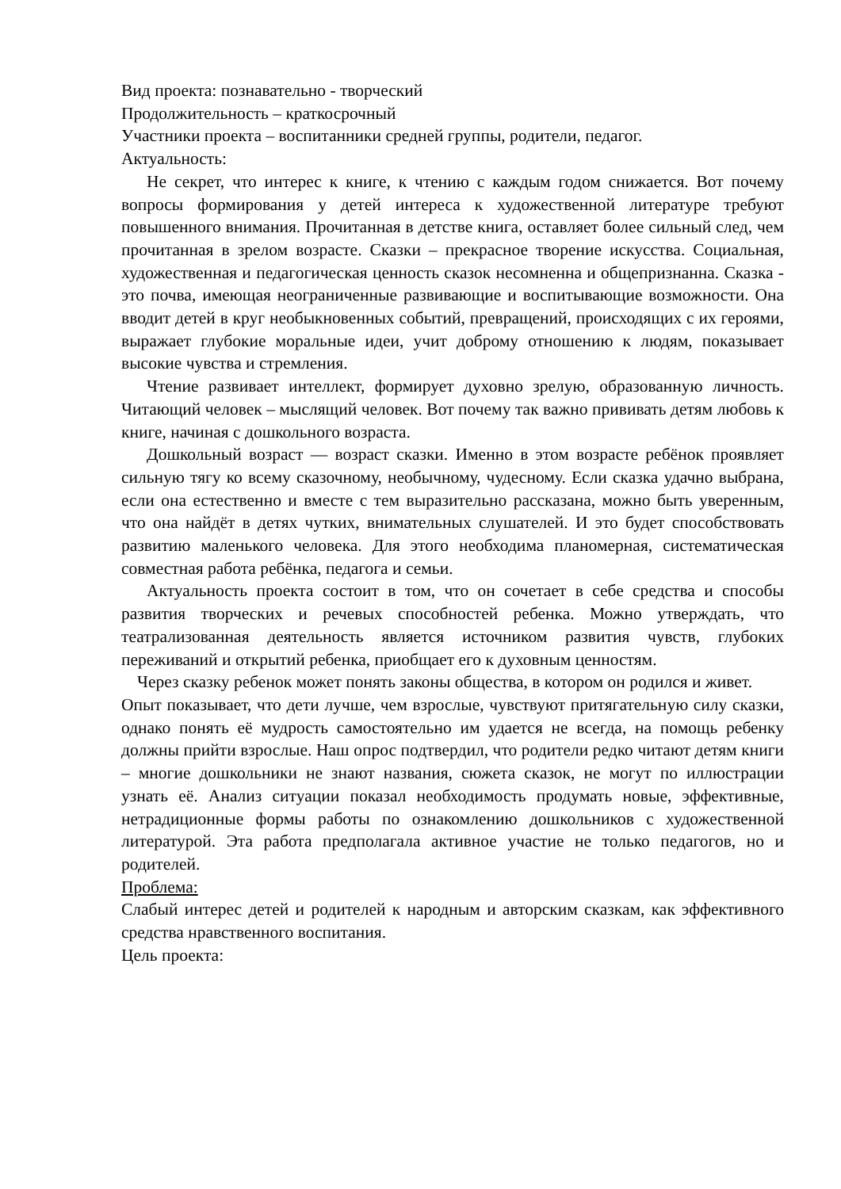Вид проекта: познавательно - творческий
Продолжительность – краткосрочный
Участники проекта – воспитанники средней группы, родители, педагог.
Актуальность:
Не секрет, что интерес к книге, к чтению с каждым годом снижается. Вот почему вопросы формирования у детей интереса к художественной литературе требуют повышенного внимания. Прочитанная в детстве книга, оставляет более сильный след, чем прочитанная в зрелом возрасте. Сказки – прекрасное творение искусства. Социальная, художественная и педагогическая ценность сказок несомненна и общепризнанна. Сказка - это почва, имеющая неограниченные развивающие и воспитывающие возможности. Она вводит детей в круг необыкновенных событий, превращений, происходящих с их героями, выражает глубокие моральные идеи, учит доброму отношению к людям, показывает высокие чувства и стремления.
Чтение развивает интеллект, формирует духовно зрелую, образованную личность. Читающий человек – мыслящий человек. Вот почему так важно прививать детям любовь к книге, начиная с дошкольного возраста.
Дошкольный возраст — возраст сказки. Именно в этом возрасте ребёнок проявляет сильную тягу ко всему сказочному, необычному, чудесному. Если сказка удачно выбрана, если она естественно и вместе с тем выразительно рассказана, можно быть уверенным, что она найдёт в детях чутких, внимательных слушателей. И это будет способствовать развитию маленького человека. Для этого необходима планомерная, систематическая совместная работа ребёнка, педагога и семьи.
Актуальность проекта состоит в том, что он сочетает в себе средства и способы развития творческих и речевых способностей ребенка. Можно утверждать, что театрализованная деятельность является источником развития чувств, глубоких переживаний и открытий ребенка, приобщает его к духовным ценностям.
Через сказку ребенок может понять законы общества, в котором он родился и живет.
Опыт показывает, что дети лучше, чем взрослые, чувствуют притягательную силу сказки, однако понять её мудрость самостоятельно им удается не всегда, на помощь ребенку должны прийти взрослые. Наш опрос подтвердил, что родители редко читают детям книги – многие дошкольники не знают названия, сюжета сказок, не могут по иллюстрации узнать её. Анализ ситуации показал необходимость продумать новые, эффективные, нетрадиционные формы работы по ознакомлению дошкольников с художественной литературой. Эта работа предполагала активное участие не только педагогов, но и родителей.
Проблема:
Слабый интерес детей и родителей к народным и авторским сказкам, как эффективного средства нравственного воспитания.
Цель проекта: